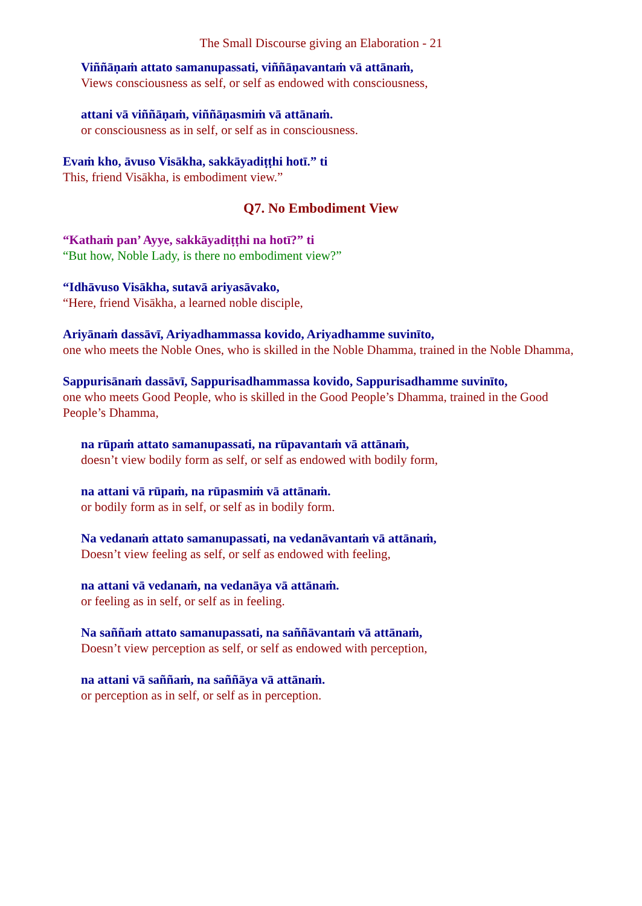The Small Discourse giving an Elaboration - 21
Viññāṇaṁ attato samanupassati, viññāṇavantaṁ vā attānaṁ,
Views consciousness as self, or self as endowed with consciousness,
attani vā viññāṇaṁ, viññāṇasmiṁ vā attānaṁ.
or consciousness as in self, or self as in consciousness.
Evaṁ kho, āvuso Visākha, sakkāyadiṭṭhi hotī.” ti
This, friend Visākha, is embodiment view.”
Q7. No Embodiment View
“Kathaṁ pan’ Ayye, sakkāyadiṭṭhi na hotī?” ti
“But how, Noble Lady, is there no embodiment view?”
“Idhāvuso Visākha, sutavā ariyasāvako,
“Here, friend Visākha, a learned noble disciple,
Ariyānaṁ dassāvī, Ariyadhammassa kovido, Ariyadhamme suvinīto,
one who meets the Noble Ones, who is skilled in the Noble Dhamma, trained in the Noble Dhamma,
Sappurisānaṁ dassāvī, Sappurisadhammassa kovido, Sappurisadhamme suvinīto,
one who meets Good People, who is skilled in the Good People’s Dhamma, trained in the Good People’s Dhamma,
na rūpaṁ attato samanupassati, na rūpavantaṁ vā attānaṁ,
doesn’t view bodily form as self, or self as endowed with bodily form,
na attani vā rūpaṁ, na rūpasmiṁ vā attānaṁ.
or bodily form as in self, or self as in bodily form.
Na vedanaṁ attato samanupassati, na vedanāvantaṁ vā attānaṁ,
Doesn’t view feeling as self, or self as endowed with feeling,
na attani vā vedanaṁ, na vedanāya vā attānaṁ.
or feeling as in self, or self as in feeling.
Na saññaṁ attato samanupassati, na saññāvantaṁ vā attānaṁ,
Doesn’t view perception as self, or self as endowed with perception,
na attani vā saññaṁ, na saññāya vā attānaṁ.
or perception as in self, or self as in perception.